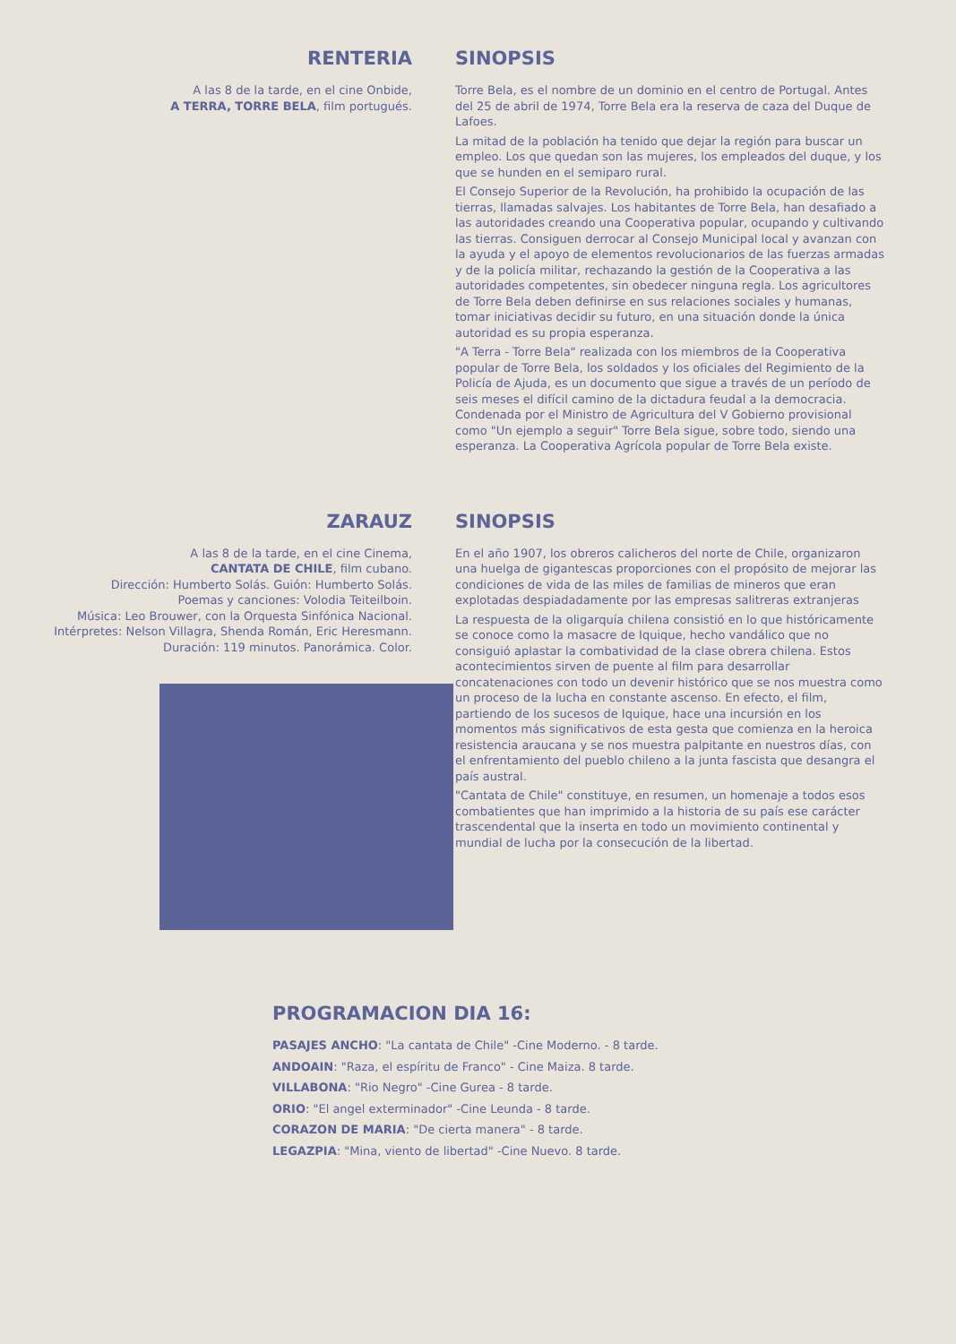RENTERIA
A las 8 de la tarde, en el cine Onbide,
A TERRA, TORRE BELA, film portugués.
SINOPSIS
Torre Bela, es el nombre de un dominio en el centro de Portugal. Antes del 25 de abril de 1974, Torre Bela era la reserva de caza del Duque de Lafoes.
La mitad de la población ha tenido que dejar la región para buscar un empleo. Los que quedan son las mujeres, los empleados del duque, y los que se hunden en el semiparo rural.
El Consejo Superior de la Revolución, ha prohibido la ocupación de las tierras, llamadas salvajes. Los habitantes de Torre Bela, han desafiado a las autoridades creando una Cooperativa popular, ocupando y cultivando las tierras. Consiguen derrocar al Consejo Municipal local y avanzan con la ayuda y el apoyo de elementos revolucionarios de las fuerzas armadas y de la policía militar, rechazando la gestión de la Cooperativa a las autoridades competentes, sin obedecer ninguna regla. Los agricultores de Torre Bela deben definirse en sus relaciones sociales y humanas, tomar iniciativas decidir su futuro, en una situación donde la única autoridad es su propia esperanza.
"A Terra - Torre Bela" realizada con los miembros de la Cooperativa popular de Torre Bela, los soldados y los oficiales del Regimiento de la Policía de Ajuda, es un documento que sigue a través de un período de seis meses el difícil camino de la dictadura feudal a la democracia. Condenada por el Ministro de Agricultura del V Gobierno provisional como "Un ejemplo a seguir" Torre Bela sigue, sobre todo, siendo una esperanza. La Cooperativa Agrícola popular de Torre Bela existe.
ZARAUZ
A las 8 de la tarde, en el cine Cinema,
CANTATA DE CHILE, film cubano.
Dirección: Humberto Solás. Guión: Humberto Solás.
Poemas y canciones: Volodia Teiteilboin.
Música: Leo Brouwer, con la Orquesta Sinfónica Nacional.
Intérpretes: Nelson Villagra, Shenda Román, Eric Heresmann.
Duración: 119 minutos. Panorámica. Color.
SINOPSIS
En el año 1907, los obreros calicheros del norte de Chile, organizaron una huelga de gigantescas proporciones con el propósito de mejorar las condiciones de vida de las miles de familias de mineros que eran explotadas despiadadamente por las empresas salitreras extranjeras
La respuesta de la oligarquía chilena consistió en lo que históricamente se conoce como la masacre de Iquique, hecho vandálico que no consiguió aplastar la combatividad de la clase obrera chilena. Estos acontecimientos sirven de puente al film para desarrollar concatenaciones con todo un devenir histórico que se nos muestra como un proceso de la lucha en constante ascenso. En efecto, el film, partiendo de los sucesos de Iquique, hace una incursión en los momentos más significativos de esta gesta que comienza en la heroica resistencia araucana y se nos muestra palpitante en nuestros días, con el enfrentamiento del pueblo chileno a la junta fascista que desangra el país austral.
"Cantata de Chile" constituye, en resumen, un homenaje a todos esos combatientes que han imprimido a la historia de su país ese carácter trascendental que la inserta en todo un movimiento continental y mundial de lucha por la consecución de la libertad.
PROGRAMACION DIA 16:
PASAJES ANCHO: "La cantata de Chile" -Cine Moderno. - 8 tarde.
ANDOAIN: "Raza, el espíritu de Franco" - Cine Maiza. 8 tarde.
VILLABONA: "Rio Negro" -Cine Gurea - 8 tarde.
ORIO: "El angel exterminador" -Cine Leunda - 8 tarde.
CORAZON DE MARIA: "De cierta manera" - 8 tarde.
LEGAZPIA: "Mina, viento de libertad" -Cine Nuevo. 8 tarde.